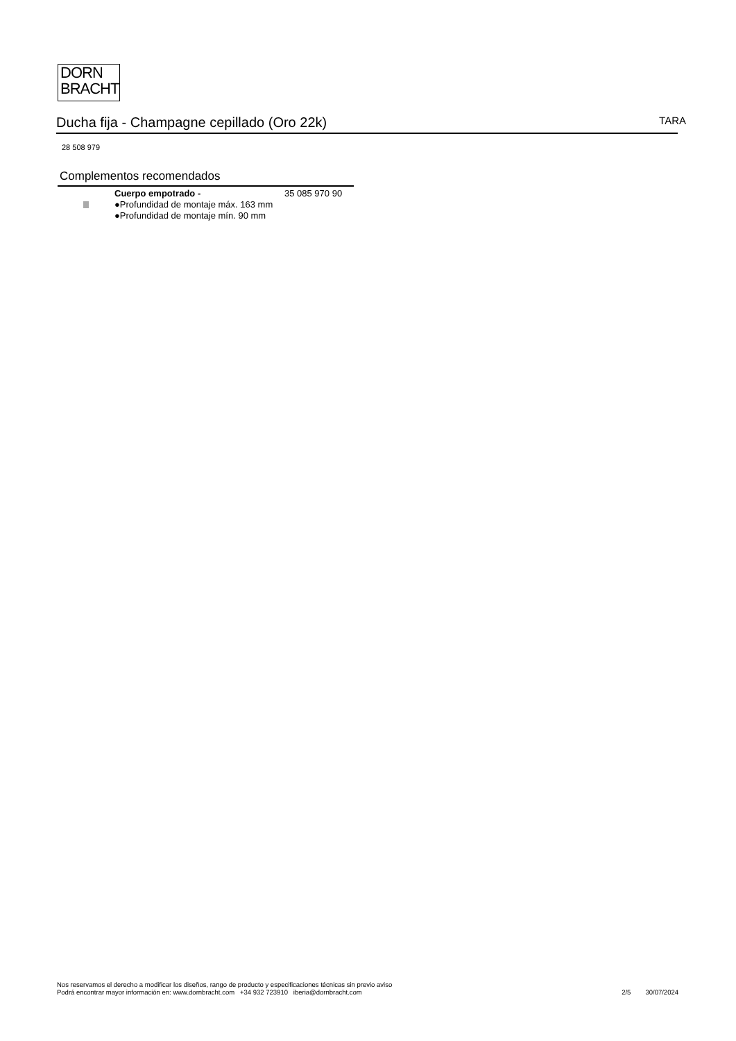DORN
BRACHT
Ducha fija - Champagne cepillado (Oro 22k)
TARA
28 508 979
Complementos recomendados
Cuerpo empotrado -
●Profundidad de montaje máx. 163 mm
●Profundidad de montaje mín. 90 mm
35 085 970 90
Nos reservamos el derecho a modificar los diseños, rango de producto y especificaciones técnicas sin previo aviso
Podrá encontrar mayor información en: www.dornbracht.com +34 932 723910 iberia@dornbracht.com
2/5 30/07/2024